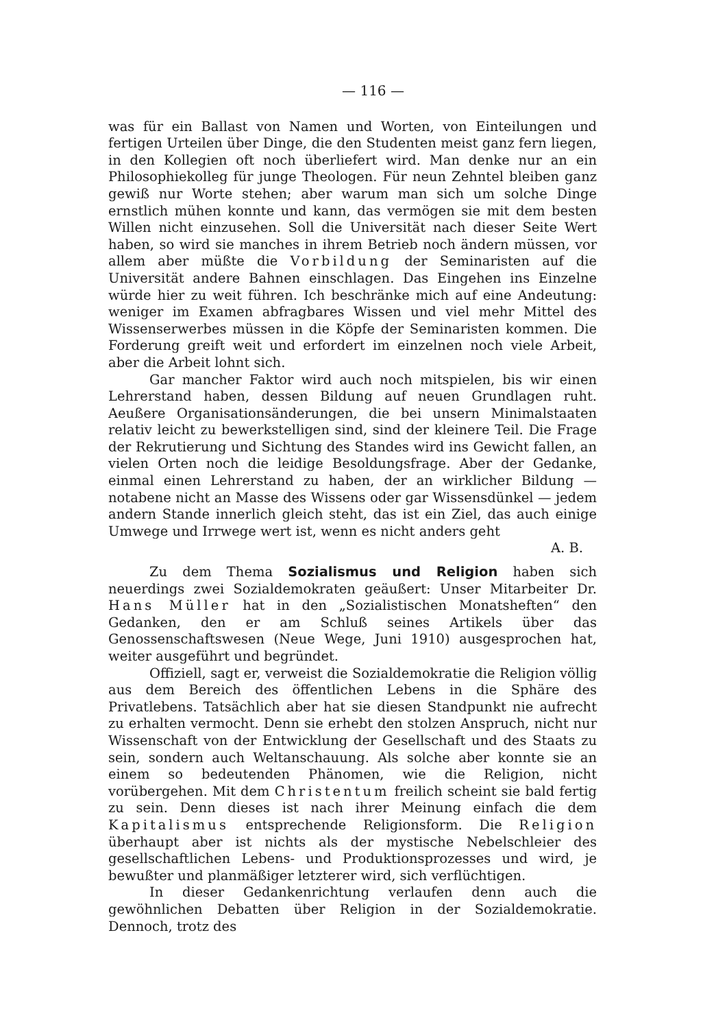— 116 —
was für ein Ballast von Namen und Worten, von Einteilungen und fertigen Urteilen über Dinge, die den Studenten meist ganz fern liegen, in den Kollegien oft noch überliefert wird. Man denke nur an ein Philosophiekolleg für junge Theologen. Für neun Zehntel bleiben ganz gewiß nur Worte stehen; aber warum man sich um solche Dinge ernstlich mühen konnte und kann, das vermögen sie mit dem besten Willen nicht einzusehen. Soll die Universität nach dieser Seite Wert haben, so wird sie manches in ihrem Betrieb noch ändern müssen, vor allem aber müßte die Vorbildung der Seminaristen auf die Universität andere Bahnen einschlagen. Das Eingehen ins Einzelne würde hier zu weit führen. Ich beschränke mich auf eine Andeutung: weniger im Examen abfragbares Wissen und viel mehr Mittel des Wissenserwerbes müssen in die Köpfe der Seminaristen kommen. Die Forderung greift weit und erfordert im einzelnen noch viele Arbeit, aber die Arbeit lohnt sich.
Gar mancher Faktor wird auch noch mitspielen, bis wir einen Lehrerstand haben, dessen Bildung auf neuen Grundlagen ruht. Aeußere Organisationsänderungen, die bei unsern Minimalstaaten relativ leicht zu bewerkstelligen sind, sind der kleinere Teil. Die Frage der Rekrutierung und Sichtung des Standes wird ins Gewicht fallen, an vielen Orten noch die leidige Besoldungsfrage. Aber der Gedanke, einmal einen Lehrerstand zu haben, der an wirklicher Bildung — notabene nicht an Masse des Wissens oder gar Wissensdünkel — jedem andern Stande innerlich gleich steht, das ist ein Ziel, das auch einige Umwege und Irrwege wert ist, wenn es nicht anders geht
A. B.
Zu dem Thema Sozialismus und Religion haben sich neuerdings zwei Sozialdemokraten geäußert: Unser Mitarbeiter Dr. Hans Müller hat in den „Sozialistischen Monatsheften“ den Gedanken, den er am Schluß seines Artikels über das Genossenschaftswesen (Neue Wege, Juni 1910) ausgesprochen hat, weiter ausgeführt und begründet.
Offiziell, sagt er, verweist die Sozialdemokratie die Religion völlig aus dem Bereich des öffentlichen Lebens in die Sphäre des Privatlebens. Tatsächlich aber hat sie diesen Standpunkt nie aufrecht zu erhalten vermocht. Denn sie erhebt den stolzen Anspruch, nicht nur Wissenschaft von der Entwicklung der Gesellschaft und des Staats zu sein, sondern auch Weltanschauung. Als solche aber konnte sie an einem so bedeutenden Phänomen, wie die Religion, nicht vorübergehen. Mit dem Christentum freilich scheint sie bald fertig zu sein. Denn dieses ist nach ihrer Meinung einfach die dem Kapitalismus entsprechende Religionsform. Die Religion überhaupt aber ist nichts als der mystische Nebelschleier des gesellschaftlichen Lebens- und Produktionsprozesses und wird, je bewußter und planmäßiger letzterer wird, sich verflüchtigen.
In dieser Gedankenrichtung verlaufen denn auch die gewöhnlichen Debatten über Religion in der Sozialdemokratie. Dennoch, trotz des